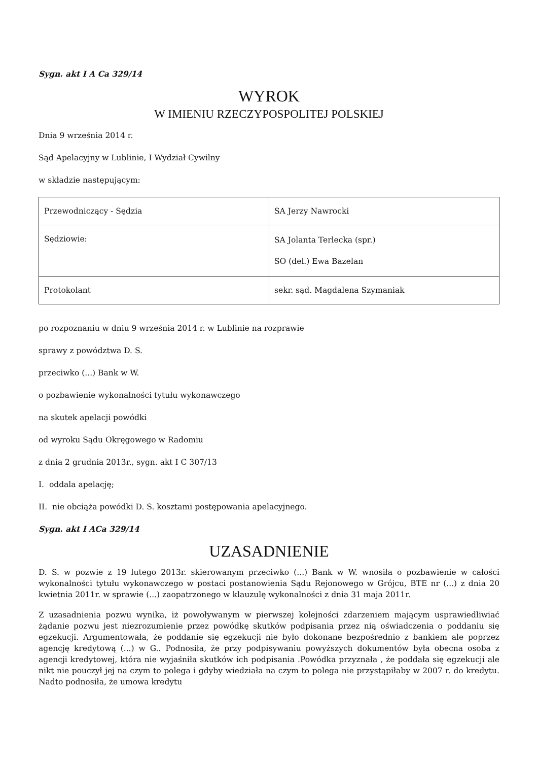Sygn. akt I A Ca 329/14
WYROK
W IMIENIU RZECZYPOSPOLITEJ POLSKIEJ
Dnia 9 września 2014 r.
Sąd Apelacyjny w Lublinie, I Wydział Cywilny
w składzie następującym:
| Przewodniczący - Sędzia | SA Jerzy Nawrocki |
| Sędziowie: | SA Jolanta Terlecka (spr.) SO (del.) Ewa Bazelan |
| Protokolant | sekr. sąd. Magdalena Szymaniak |
po rozpoznaniu w dniu 9 września 2014 r. w Lublinie na rozprawie
sprawy z powództwa D. S.
przeciwko (...) Bank w W.
o pozbawienie wykonalności tytułu wykonawczego
na skutek apelacji powódki
od wyroku Sądu Okręgowego w Radomiu
z dnia 2 grudnia 2013r., sygn. akt I C 307/13
I. oddala apelację;
II. nie obciąża powódki D. S. kosztami postępowania apelacyjnego.
Sygn. akt I ACa 329/14
UZASADNIENIE
D. S. w pozwie z 19 lutego 2013r. skierowanym przeciwko (...) Bank w W. wnosiła o pozbawienie w całości wykonalności tytułu wykonawczego w postaci postanowienia Sądu Rejonowego w Grójcu, BTE nr (...) z dnia 20 kwietnia 2011r. w sprawie (...) zaopatrzonego w klauzulę wykonalności z dnia 31 maja 2011r.
Z uzasadnienia pozwu wynika, iż powoływanym w pierwszej kolejności zdarzeniem mającym usprawiedliwiać żądanie pozwu jest niezrozumienie przez powódkę skutków podpisania przez nią oświadczenia o poddaniu się egzekucji. Argumentowała, że poddanie się egzekucji nie było dokonane bezpośrednio z bankiem ale poprzez agencję kredytową (...) w G.. Podnosiła, że przy podpisywaniu powyższych dokumentów była obecna osoba z agencji kredytowej, która nie wyjaśniła skutków ich podpisania .Powódka przyznała , że poddała się egzekucji ale nikt nie pouczył jej na czym to polega i gdyby wiedziała na czym to polega nie przystąpiłaby w 2007 r. do kredytu. Nadto podnosiła, że umowa kredytu